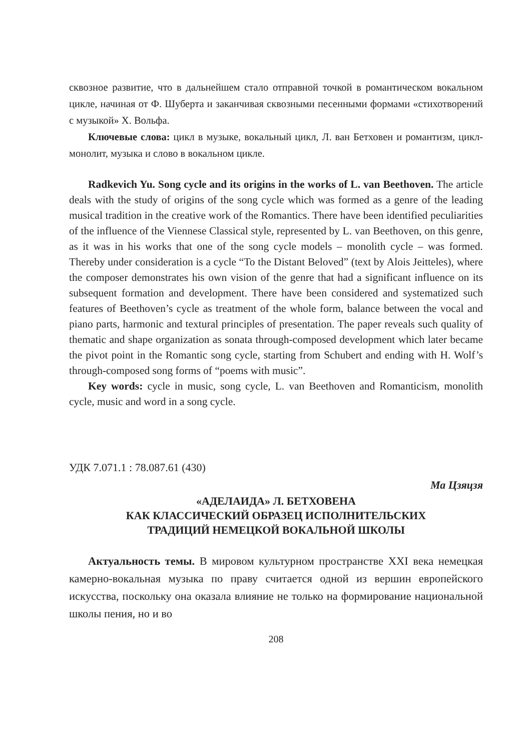сквозное развитие, что в дальнейшем стало отправной точкой в романтическом вокальном цикле, начиная от Ф. Шуберта и заканчивая сквозными песенными формами «стихотворений с музыкой» Х. Вольфа.
Ключевые слова: цикл в музыке, вокальный цикл, Л. ван Бетховен и романтизм, цикл-монолит, музыка и слово в вокальном цикле.
Radkevich Yu. Song cycle and its origins in the works of L. van Beethoven. The article deals with the study of origins of the song cycle which was formed as a genre of the leading musical tradition in the creative work of the Romantics. There have been identified peculiarities of the influence of the Viennese Classical style, represented by L. van Beethoven, on this genre, as it was in his works that one of the song cycle models – monolith cycle – was formed. Thereby under consideration is a cycle “To the Distant Beloved” (text by Alois Jeitteles), where the composer demonstrates his own vision of the genre that had a significant influence on its subsequent formation and development. There have been considered and systematized such features of Beethoven’s cycle as treatment of the whole form, balance between the vocal and piano parts, harmonic and textural principles of presentation. The paper reveals such quality of thematic and shape organization as sonata through-composed development which later became the pivot point in the Romantic song cycle, starting from Schubert and ending with H. Wolf’s through-composed song forms of “poems with music”.
Key words: cycle in music, song cycle, L. van Beethoven and Romanticism, monolith cycle, music and word in a song cycle.
УДК 7.071.1 : 78.087.61 (430)
Ма Цзяцзя
«АДЕЛАИДА» Л. БЕТХОВЕНА
КАК КЛАССИЧЕСКИЙ ОБРАЗЕЦ ИСПОЛНИТЕЛЬСКИХ
ТРАДИЦИЙ НЕМЕЦКОЙ ВОКАЛЬНОЙ ШКОЛЫ
Актуальность темы. В мировом культурном пространстве XXI века немецкая камерно-вокальная музыка по праву считается одной из вершин европейского искусства, поскольку она оказала влияние не только на формирование национальной школы пения, но и во
208